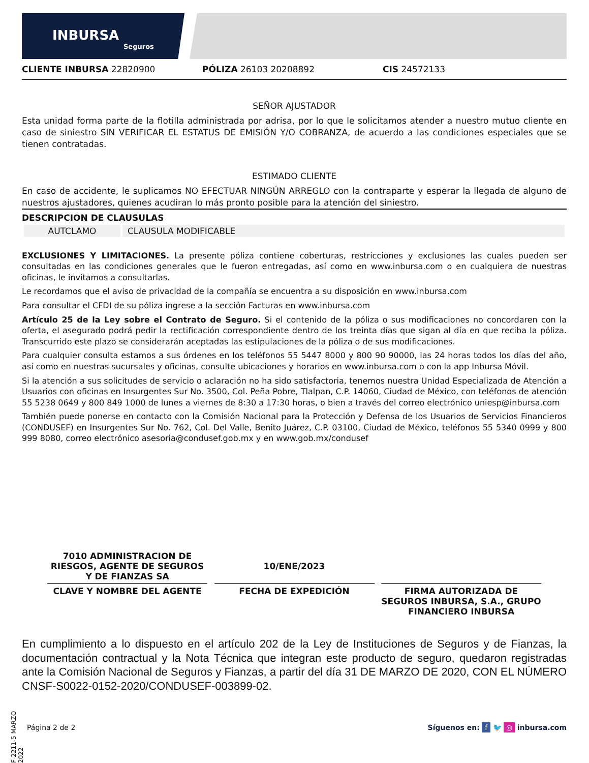INBURSA
Seguros
CLIENTE INBURSA 22820900 PÓLIZA 26103 20208892 CIS 24572133
SEÑOR AJUSTADOR
Esta unidad forma parte de la flotilla administrada por adrisa, por lo que le solicitamos atender a nuestro mutuo cliente en caso de siniestro SIN VERIFICAR EL ESTATUS DE EMISIÓN Y/O COBRANZA, de acuerdo a las condiciones especiales que se tienen contratadas.
ESTIMADO CLIENTE
En caso de accidente, le suplicamos NO EFECTUAR NINGÚN ARREGLO con la contraparte y esperar la llegada de alguno de nuestros ajustadores, quienes acudiran lo más pronto posible para la atención del siniestro.
DESCRIPCION DE CLAUSULAS
| AUTCLAMO | CLAUSULA MODIFICABLE |
EXCLUSIONES Y LIMITACIONES. La presente póliza contiene coberturas, restricciones y exclusiones las cuales pueden ser consultadas en las condiciones generales que le fueron entregadas, así como en www.inbursa.com o en cualquiera de nuestras oficinas, le invitamos a consultarlas.
Le recordamos que el aviso de privacidad de la compañía se encuentra a su disposición en www.inbursa.com
Para consultar el CFDI de su póliza ingrese a la sección Facturas en www.inbursa.com
Artículo 25 de la Ley sobre el Contrato de Seguro. Si el contenido de la póliza o sus modificaciones no concordaren con la oferta, el asegurado podrá pedir la rectificación correspondiente dentro de los treinta días que sigan al día en que reciba la póliza. Transcurrido este plazo se considerarán aceptadas las estipulaciones de la póliza o de sus modificaciones.
Para cualquier consulta estamos a sus órdenes en los teléfonos 55 5447 8000 y 800 90 90000, las 24 horas todos los días del año, así como en nuestras sucursales y oficinas, consulte ubicaciones y horarios en www.inbursa.com o con la app Inbursa Móvil.
Si la atención a sus solicitudes de servicio o aclaración no ha sido satisfactoria, tenemos nuestra Unidad Especializada de Atención a Usuarios con oficinas en Insurgentes Sur No. 3500, Col. Peña Pobre, Tlalpan, C.P. 14060, Ciudad de México, con teléfonos de atención 55 5238 0649 y 800 849 1000 de lunes a viernes de 8:30 a 17:30 horas, o bien a través del correo electrónico uniesp@inbursa.com
También puede ponerse en contacto con la Comisión Nacional para la Protección y Defensa de los Usuarios de Servicios Financieros (CONDUSEF) en Insurgentes Sur No. 762, Col. Del Valle, Benito Juárez, C.P. 03100, Ciudad de México, teléfonos 55 5340 0999 y 800 999 8080, correo electrónico asesoria@condusef.gob.mx y en www.gob.mx/condusef
7010 ADMINISTRACION DE RIESGOS, AGENTE DE SEGUROS Y DE FIANZAS SA
CLAVE Y NOMBRE DEL AGENTE
10/ENE/2023
FECHA DE EXPEDICIÓN
FIRMA AUTORIZADA DE SEGUROS INBURSA, S.A., GRUPO FINANCIERO INBURSA
En cumplimiento a lo dispuesto en el artículo 202 de la Ley de Instituciones de Seguros y de Fianzas, la documentación contractual y la Nota Técnica que integran este producto de seguro, quedaron registradas ante la Comisión Nacional de Seguros y Fianzas, a partir del día 31 DE MARZO DE 2020, CON EL NÚMERO CNSF-S0022-0152-2020/CONDUSEF-003899-02.
Página 2 de 2 Síguenos en: f 🐦 ◎ inbursa.com
F-2211-5 MARZO 2022